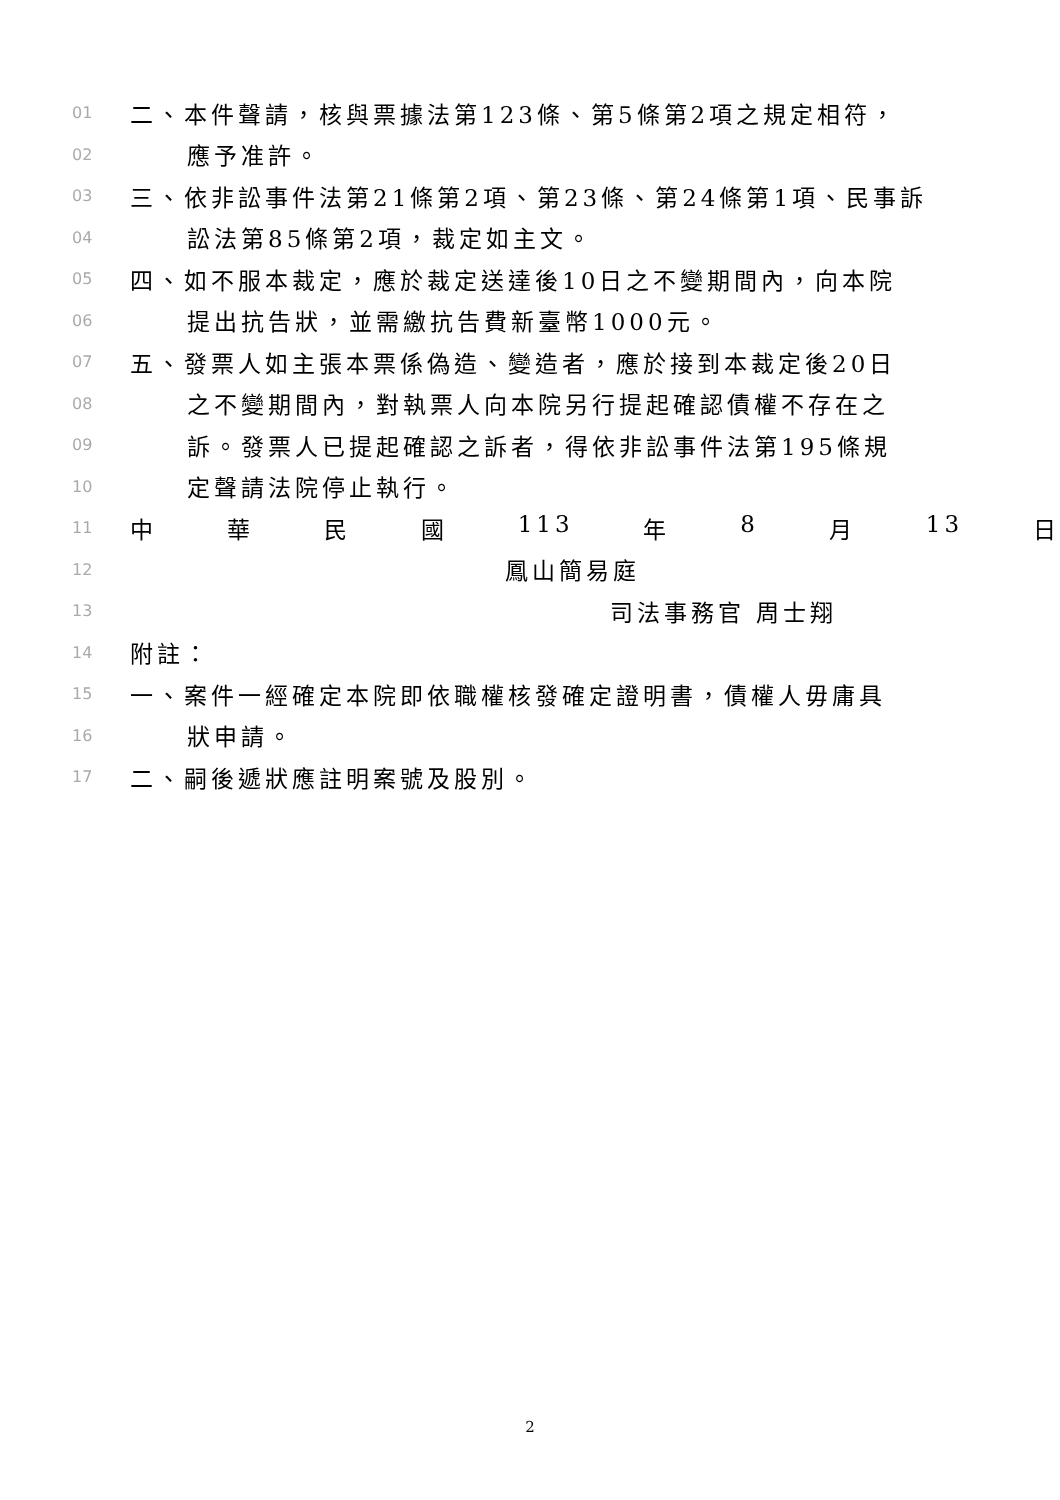01 二、本件聲請，核與票據法第123條、第5條第2項之規定相符，
02 應予准許。
03 三、依非訟事件法第21條第2項、第23條、第24條第1項、民事訴
04 訟法第85條第2項，裁定如主文。
05 四、如不服本裁定，應於裁定送達後10日之不變期間內，向本院
06 提出抗告狀，並需繳抗告費新臺幣1000元。
07 五、發票人如主張本票係偽造、變造者，應於接到本裁定後20日
08 之不變期間內，對執票人向本院另行提起確認債權不存在之
09 訴。發票人已提起確認之訴者，得依非訟事件法第195條規
10 定聲請法院停止執行。
11 中 華 民 國 113 年 8 月 13 日
12 鳳山簡易庭
13 司法事務官 周士翔
14 附註：
15 一、案件一經確定本院即依職權核發確定證明書，債權人毋庸具
16 狀申請。
17 二、嗣後遞狀應註明案號及股別。
2